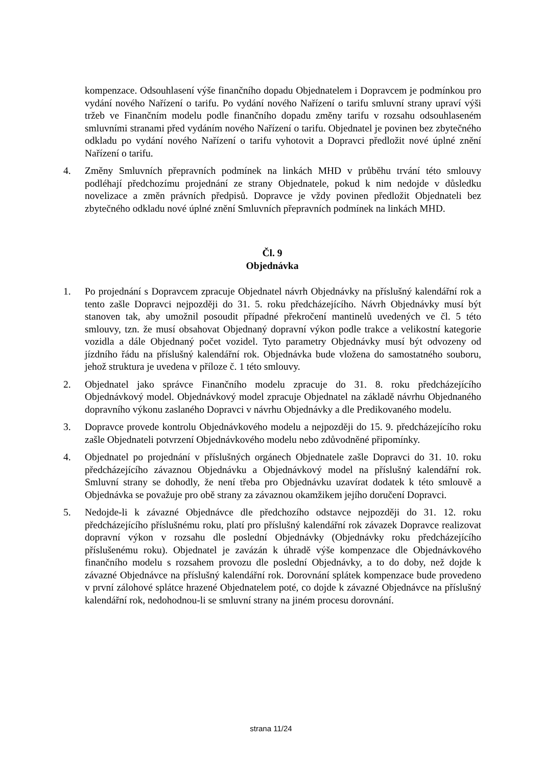kompenzace. Odsouhlasení výše finančního dopadu Objednatelem i Dopravcem je podmínkou pro vydání nového Nařízení o tarifu. Po vydání nového Nařízení o tarifu smluvní strany upraví výši tržeb ve Finančním modelu podle finančního dopadu změny tarifu v rozsahu odsouhlaseném smluvními stranami před vydáním nového Nařízení o tarifu. Objednatel je povinen bez zbytečného odkladu po vydání nového Nařízení o tarifu vyhotovit a Dopravci předložit nové úplné znění Nařízení o tarifu.
4. Změny Smluvních přepravních podmínek na linkách MHD v průběhu trvání této smlouvy podléhají předchozímu projednání ze strany Objednatele, pokud k nim nedojde v důsledku novelizace a změn právních předpisů. Dopravce je vždy povinen předložit Objednateli bez zbytečného odkladu nové úplné znění Smluvních přepravních podmínek na linkách MHD.
Čl. 9
Objednávka
1. Po projednání s Dopravcem zpracuje Objednatel návrh Objednávky na příslušný kalendářní rok a tento zašle Dopravci nejpozději do 31. 5. roku předcházejícího. Návrh Objednávky musí být stanoven tak, aby umožnil posoudit případné překročení mantinelů uvedených ve čl. 5 této smlouvy, tzn. že musí obsahovat Objednaný dopravní výkon podle trakce a velikostní kategorie vozidla a dále Objednaný počet vozidel. Tyto parametry Objednávky musí být odvozeny od jízdního řádu na příslušný kalendářní rok. Objednávka bude vložena do samostatného souboru, jehož struktura je uvedena v příloze č. 1 této smlouvy.
2. Objednatel jako správce Finančního modelu zpracuje do 31. 8. roku předcházejícího Objednávkový model. Objednávkový model zpracuje Objednatel na základě návrhu Objednaného dopravního výkonu zaslaného Dopravci v návrhu Objednávky a dle Predikovaného modelu.
3. Dopravce provede kontrolu Objednávkového modelu a nejpozději do 15. 9. předcházejícího roku zašle Objednateli potvrzení Objednávkového modelu nebo zdůvodněné připomínky.
4. Objednatel po projednání v příslušných orgánech Objednatele zašle Dopravci do 31. 10. roku předcházejícího závaznou Objednávku a Objednávkový model na příslušný kalendářní rok. Smluvní strany se dohodly, že není třeba pro Objednávku uzavírat dodatek k této smlouvě a Objednávka se považuje pro obě strany za závaznou okamžikem jejího doručení Dopravci.
5. Nedojde-li k závazné Objednávce dle předchozího odstavce nejpozději do 31. 12. roku předcházejícího příslušnému roku, platí pro příslušný kalendářní rok závazek Dopravce realizovat dopravní výkon v rozsahu dle poslední Objednávky (Objednávky roku předcházejícího příslušenému roku). Objednatel je zavázán k úhradě výše kompenzace dle Objednávkového finančního modelu s rozsahem provozu dle poslední Objednávky, a to do doby, než dojde k závazné Objednávce na příslušný kalendářní rok. Dorovnání splátek kompenzace bude provedeno v první zálohové splátce hrazené Objednatelem poté, co dojde k závazné Objednávce na příslušný kalendářní rok, nedohodnou-li se smluvní strany na jiném procesu dorovnání.
strana 11/24